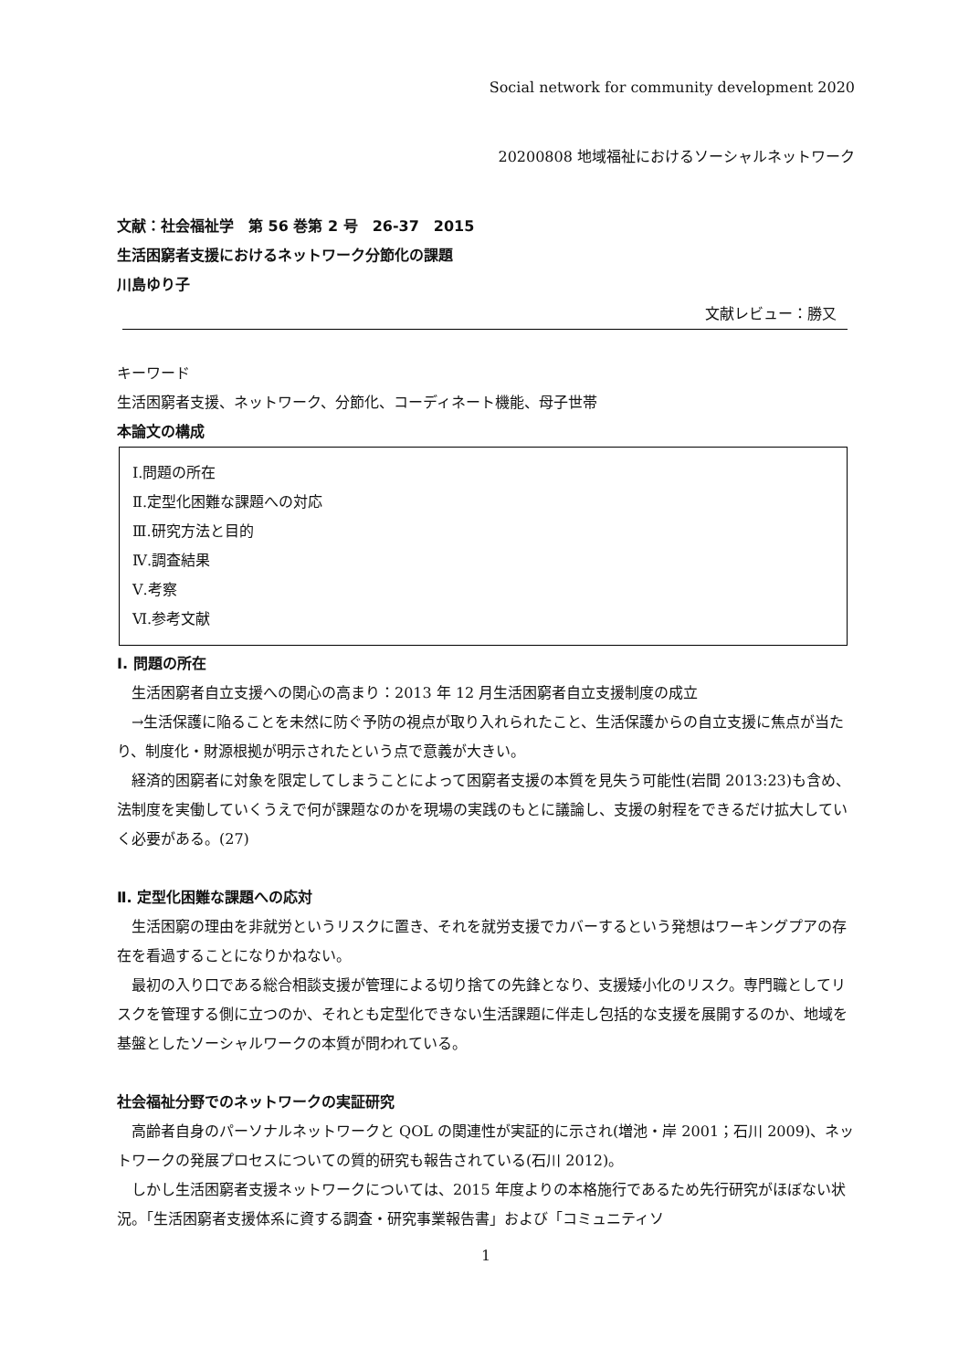Social network for community development 2020
20200808 地域福祉におけるソーシャルネットワーク
文献：社会福祉学　第 56 巻第 2 号　26-37　2015
生活困窮者支援におけるネットワーク分節化の課題
川島ゆり子
文献レビュー：勝又
キーワード
生活困窮者支援、ネットワーク、分節化、コーディネート機能、母子世帯
本論文の構成
Ⅰ.問題の所在
Ⅱ.定型化困難な課題への対応
Ⅲ.研究方法と目的
Ⅳ.調査結果
Ⅴ.考察
Ⅵ.参考文献
Ⅰ. 問題の所在
　生活困窮者自立支援への関心の高まり：2013 年 12 月生活困窮者自立支援制度の成立
　→生活保護に陥ることを未然に防ぐ予防の視点が取り入れられたこと、生活保護からの自立支援に焦点が当たり、制度化・財源根拠が明示されたという点で意義が大きい。
　経済的困窮者に対象を限定してしまうことによって困窮者支援の本質を見失う可能性(岩間 2013:23)も含め、法制度を実働していくうえで何が課題なのかを現場の実践のもとに議論し、支援の射程をできるだけ拡大していく必要がある。(27)
Ⅱ. 定型化困難な課題への応対
　生活困窮の理由を非就労というリスクに置き、それを就労支援でカバーするという発想はワーキングプアの存在を看過することになりかねない。
　最初の入り口である総合相談支援が管理による切り捨ての先鋒となり、支援矮小化のリスク。専門職としてリスクを管理する側に立つのか、それとも定型化できない生活課題に伴走し包括的な支援を展開するのか、地域を基盤としたソーシャルワークの本質が問われている。
社会福祉分野でのネットワークの実証研究
　高齢者自身のパーソナルネットワークと QOL の関連性が実証的に示され(増池・岸 2001；石川 2009)、ネットワークの発展プロセスについての質的研究も報告されている(石川 2012)。
　しかし生活困窮者支援ネットワークについては、2015 年度よりの本格施行であるため先行研究がほぼない状況。「生活困窮者支援体系に資する調査・研究事業報告書」および「コミュニティソ
1